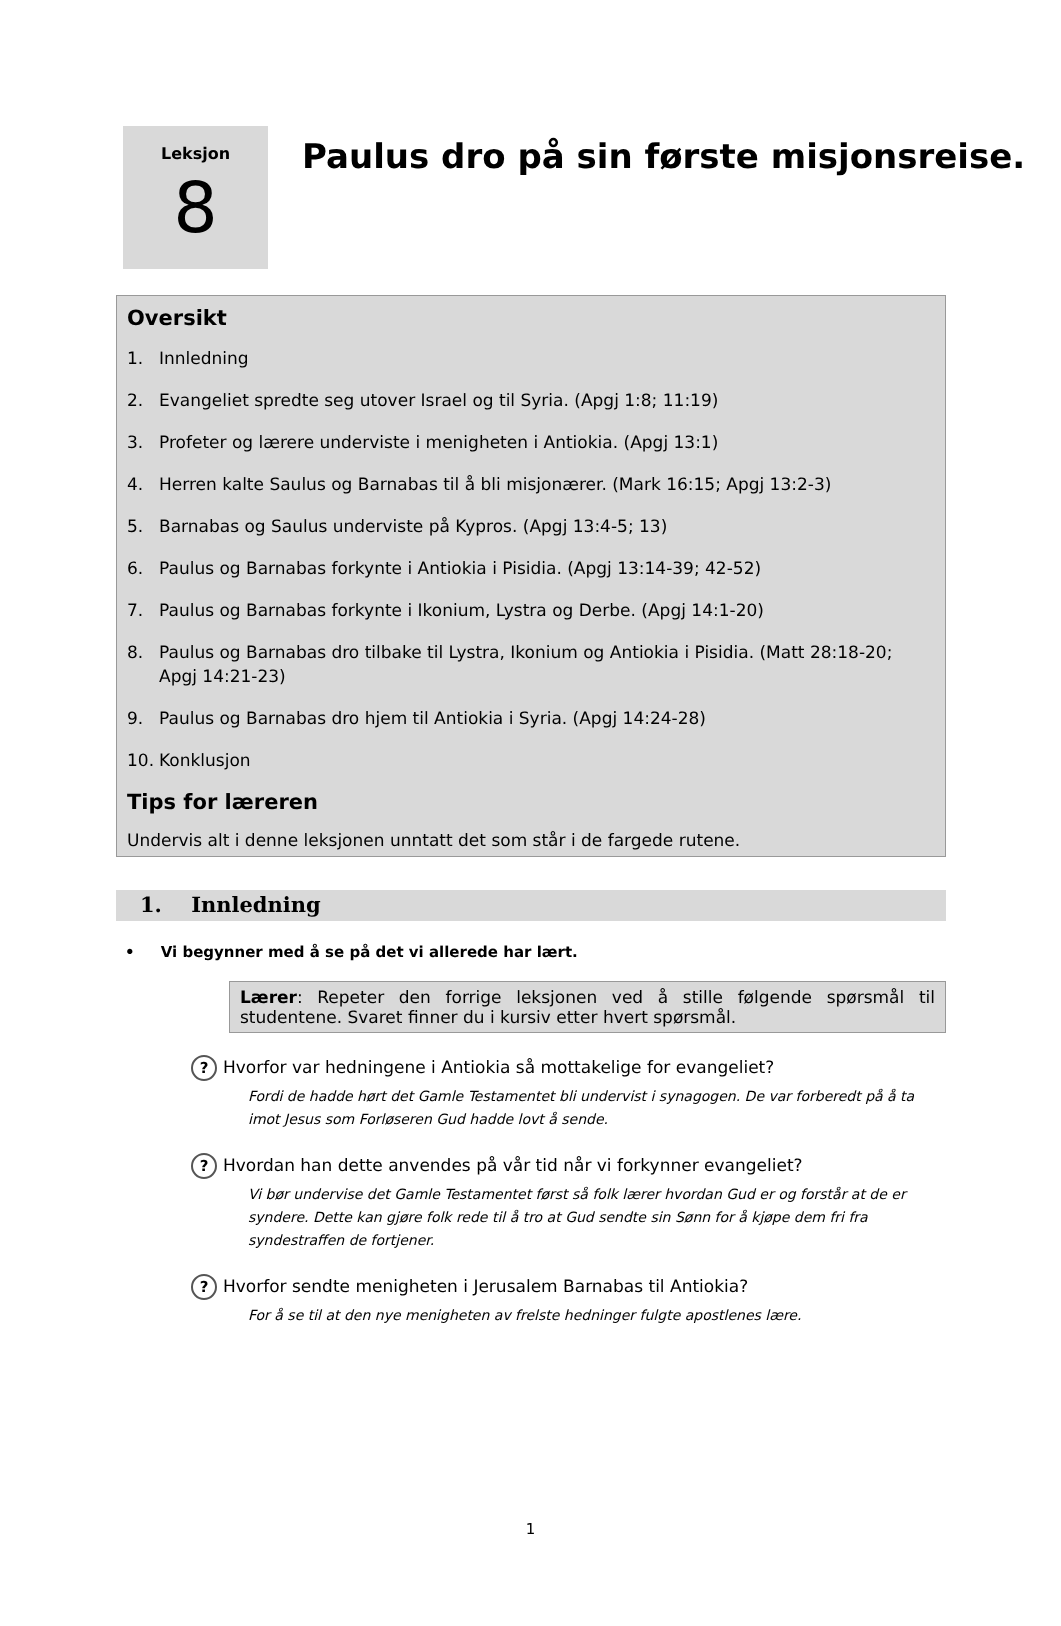Leksjon
8
Paulus dro på sin første misjonsreise.
Oversikt
1. Innledning
2. Evangeliet spredte seg utover Israel og til Syria. (Apgj 1:8; 11:19)
3. Profeter og lærere underviste i menigheten i Antiokia. (Apgj 13:1)
4. Herren kalte Saulus og Barnabas til å bli misjonærer. (Mark 16:15; Apgj 13:2-3)
5. Barnabas og Saulus underviste på Kypros. (Apgj 13:4-5; 13)
6. Paulus og Barnabas forkynte i Antiokia i Pisidia. (Apgj 13:14-39; 42-52)
7. Paulus og Barnabas forkynte i Ikonium, Lystra og Derbe. (Apgj 14:1-20)
8. Paulus og Barnabas dro tilbake til Lystra, Ikonium og Antiokia i Pisidia. (Matt 28:18-20; Apgj 14:21-23)
9. Paulus og Barnabas dro hjem til Antiokia i Syria. (Apgj 14:24-28)
10. Konklusjon
Tips for læreren
Undervis alt i denne leksjonen unntatt det som står i de fargede rutene.
1. Innledning
• Vi begynner med å se på det vi allerede har lært.
Lærer: Repeter den forrige leksjonen ved å stille følgende spørsmål til studentene. Svaret finner du i kursiv etter hvert spørsmål.
? Hvorfor var hedningene i Antiokia så mottakelige for evangeliet?
Fordi de hadde hørt det Gamle Testamentet bli undervist i synagogen. De var forberedt på å ta imot Jesus som Forløseren Gud hadde lovt å sende.
? Hvordan han dette anvendes på vår tid når vi forkynner evangeliet?
Vi bør undervise det Gamle Testamentet først så folk lærer hvordan Gud er og forstår at de er syndere. Dette kan gjøre folk rede til å tro at Gud sendte sin Sønn for å kjøpe dem fri fra syndestraffen de fortjener.
? Hvorfor sendte menigheten i Jerusalem Barnabas til Antiokia?
For å se til at den nye menigheten av frelste hedninger fulgte apostlenes lære.
1